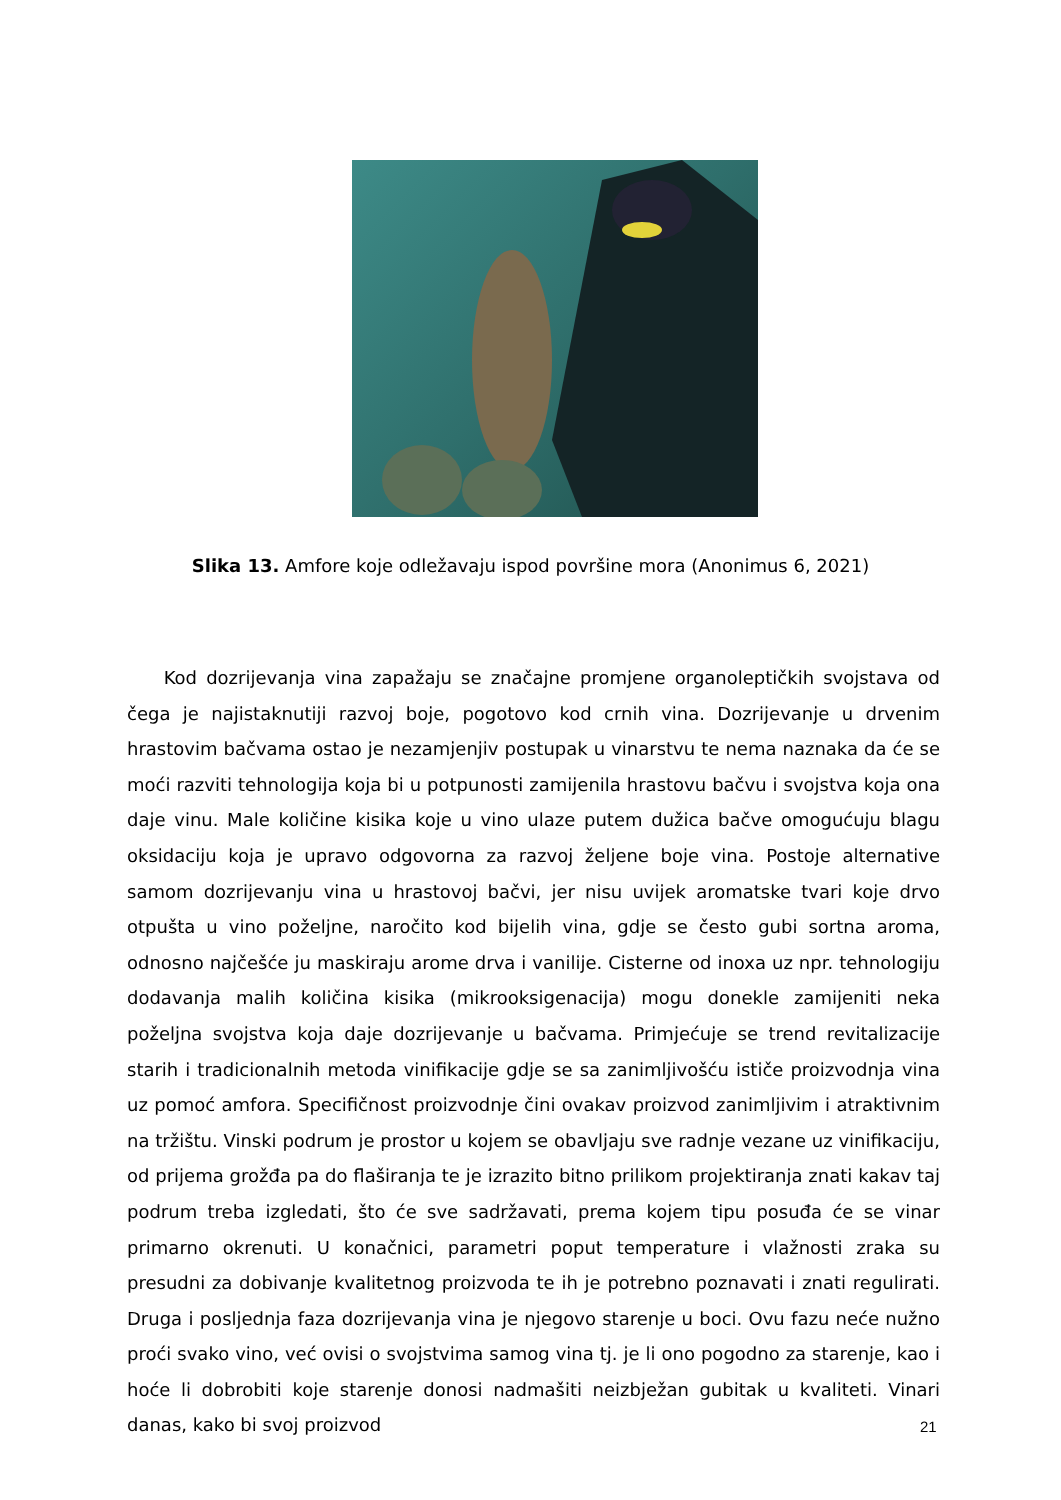Slika 13. Amfore koje odležavaju ispod površine mora (Anonimus 6, 2021)
Kod dozrijevanja vina zapažaju se značajne promjene organoleptičkih svojstava od čega je najistaknutiji razvoj boje, pogotovo kod crnih vina. Dozrijevanje u drvenim hrastovim bačvama ostao je nezamjenjiv postupak u vinarstvu te nema naznaka da će se moći razviti tehnologija koja bi u potpunosti zamijenila hrastovu bačvu i svojstva koja ona daje vinu. Male količine kisika koje u vino ulaze putem dužica bačve omogućuju blagu oksidaciju koja je upravo odgovorna za razvoj željene boje vina. Postoje alternative samom dozrijevanju vina u hrastovoj bačvi, jer nisu uvijek aromatske tvari koje drvo otpušta u vino poželjne, naročito kod bijelih vina, gdje se često gubi sortna aroma, odnosno najčešće ju maskiraju arome drva i vanilije. Cisterne od inoxa uz npr. tehnologiju dodavanja malih količina kisika (mikrooksigenacija) mogu donekle zamijeniti neka poželjna svojstva koja daje dozrijevanje u bačvama. Primjećuje se trend revitalizacije starih i tradicionalnih metoda vinifikacije gdje se sa zanimljivošću ističe proizvodnja vina uz pomoć amfora. Specifičnost proizvodnje čini ovakav proizvod zanimljivim i atraktivnim na tržištu. Vinski podrum je prostor u kojem se obavljaju sve radnje vezane uz vinifikaciju, od prijema grožđa pa do flaširanja te je izrazito bitno prilikom projektiranja znati kakav taj podrum treba izgledati, što će sve sadržavati, prema kojem tipu posuđa će se vinar primarno okrenuti. U konačnici, parametri poput temperature i vlažnosti zraka su presudni za dobivanje kvalitetnog proizvoda te ih je potrebno poznavati i znati regulirati. Druga i posljednja faza dozrijevanja vina je njegovo starenje u boci. Ovu fazu neće nužno proći svako vino, već ovisi o svojstvima samog vina tj. je li ono pogodno za starenje, kao i hoće li dobrobiti koje starenje donosi nadmašiti neizbježan gubitak u kvaliteti. Vinari danas, kako bi svoj proizvod
21